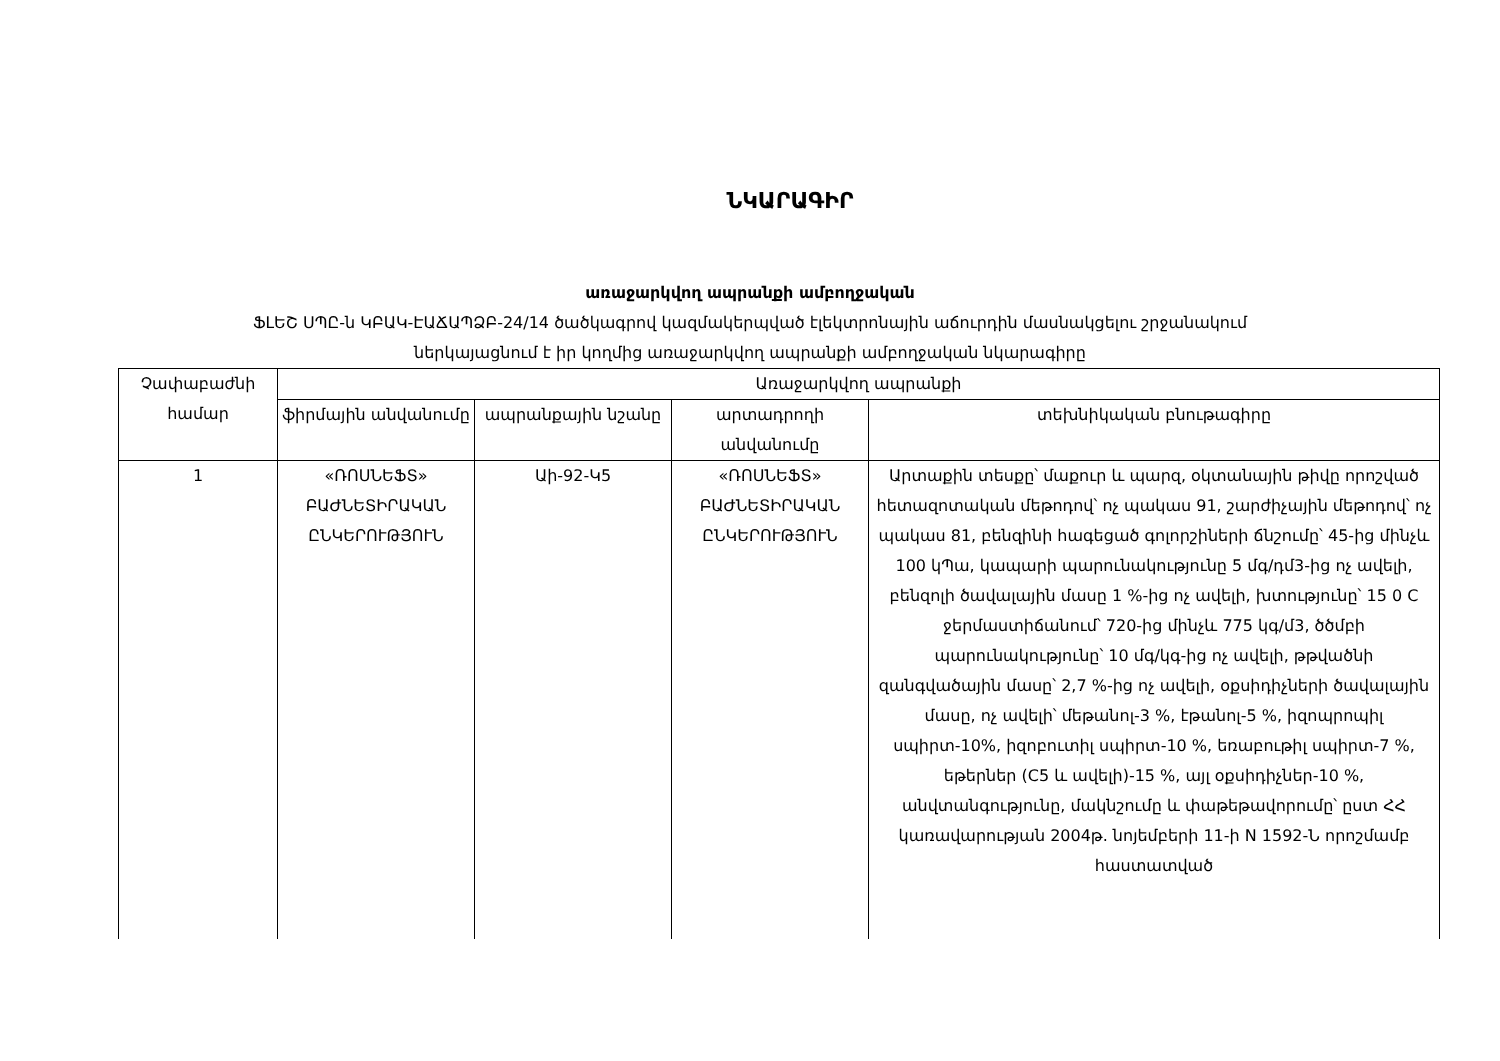ՆԿԱՐԱԳԻՐ
առաջարկվող ապրանքի ամբողջական
ՖԼԵՇ ՍՊԸ-ն ԿԲԱԿ-ԷԱՃԱՊՁԲ-24/14 ծածկագրով կազմակերպված էլեկտրոնային աճուրդին մասնակցելու շրջանակում
ներկայացնում է իր կողմից առաջարկվող ապրանքի ամբողջական նկարագիրը
| Չափաբաժնի համար | Առաջարկվող ապրանքի | | | |
| --- | --- | --- | --- | --- |
| | ֆիրմային անվանումը | ապրանքային նշանը | արտադրողի անվանումը | տեխնիկական բնութագիրը |
| 1 | «ՌՈՍՆԵՖՏ» ԲԱԺՆԵՏԻՐԱԿԱՆ ԸՆԿԵՐՈՒԹՅՈՒՆ | Աի-92-Կ5 | «ՌՈՍՆԵՖՏ» ԲԱԺՆԵՏԻՐԱԿԱՆ ԸՆԿԵՐՈՒԹՅՈՒՆ | Արտաքին տեսքը՝ մաքուր և պարզ, օկտանային թիվը որոշված հետազոտական մեթոդով՝ ոչ պակաս 91, շարժիչային մեթոդով՝ ոչ պակաս 81, բենզինի հագեցած գոլորշիների ճնշումը՝ 45-ից մինչև 100 կՊա, կապարի պարունակությունը 5 մգ/դմ3-ից ոչ ավելի, բենզոլի ծավալային մասը 1 %-ից ոչ ավելի, խտությունը՝ 15 0 C ջերմաստիճանում՝ 720-ից մինչև 775 կգ/մ3, ծծմբի պարունակությունը՝ 10 մգ/կգ-ից ոչ ավելի, թթվածնի զանգվածային մասը՝ 2,7 %-ից ոչ ավելի, օքսիդիչների ծավալային մասը, ոչ ավելի՝ մեթանոլ-3 %, էթանոլ-5 %, իզոպրոպիլ սպիրտ-10%, իզոբուտիլ սպիրտ-10 %, եռաբութիլ սպիրտ-7 %, եթերներ (C5 և ավելի)-15 %, այլ օքսիդիչներ-10 %, անվտանգությունը, մակնշումը և փաթեթավորումը՝ ըստ ՀՀ կառավարության 2004թ. նոյեմբերի 11-ի N 1592-Ն որոշմամբ հաստատված |